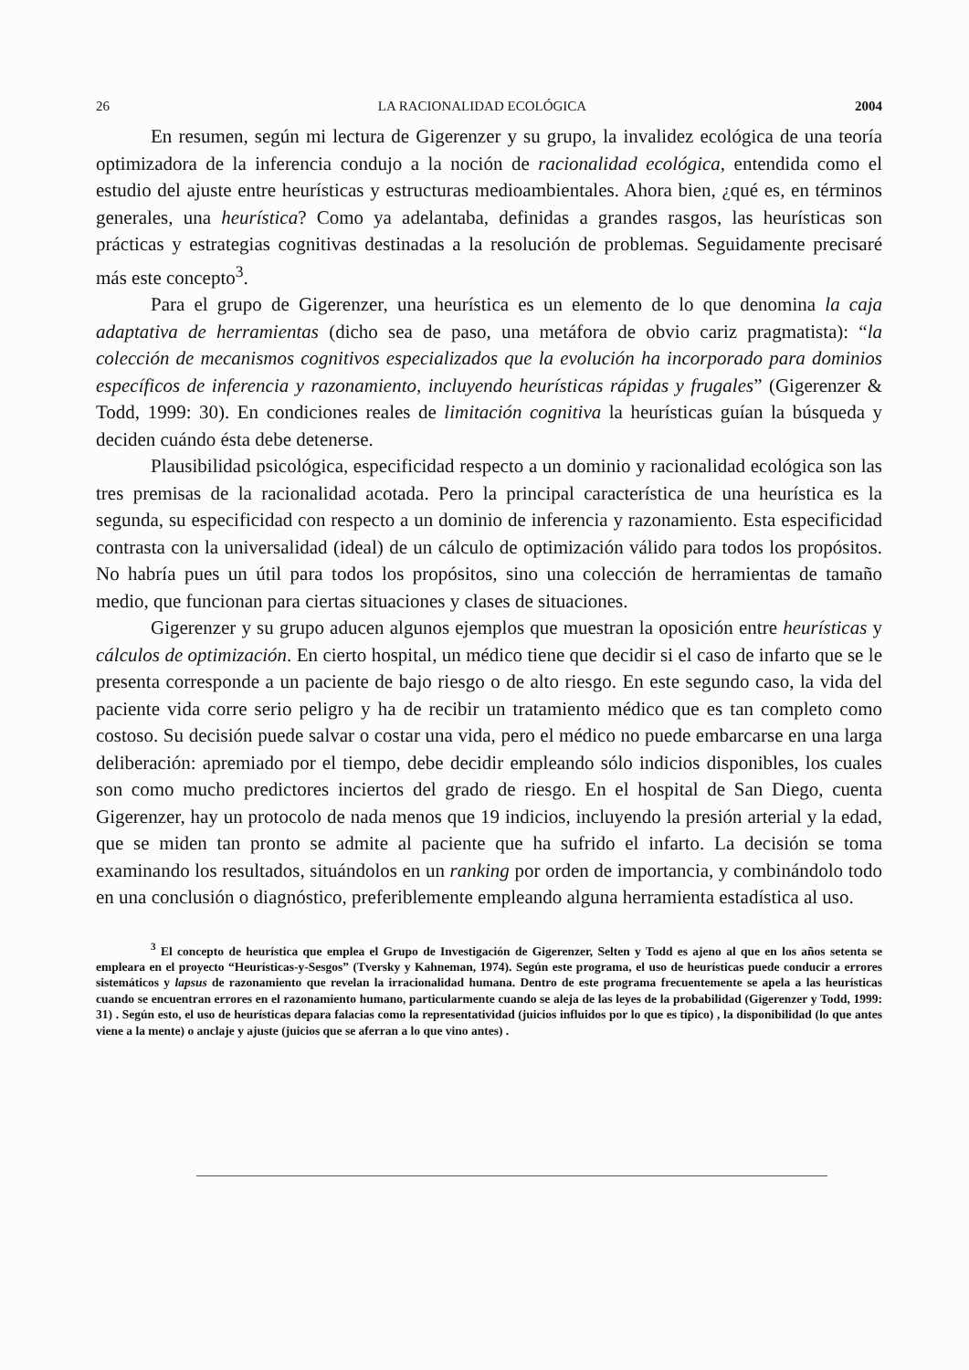26 LA RACIONALIDAD ECOLÓGICA 2004
En resumen, según mi lectura de Gigerenzer y su grupo, la invalidez ecológica de una teoría optimizadora de la inferencia condujo a la noción de racionalidad ecológica, entendida como el estudio del ajuste entre heurísticas y estructuras medioambientales. Ahora bien, ¿qué es, en términos generales, una heurística? Como ya adelantaba, definidas a grandes rasgos, las heurísticas son prácticas y estrategias cognitivas destinadas a la resolución de problemas. Seguidamente precisaré más este concepto<sup>3</sup>.
Para el grupo de Gigerenzer, una heurística es un elemento de lo que denomina la caja adaptativa de herramientas (dicho sea de paso, una metáfora de obvio cariz pragmatista): “la colección de mecanismos cognitivos especializados que la evolución ha incorporado para dominios específicos de inferencia y razonamiento, incluyendo heurísticas rápidas y frugales” (Gigerenzer & Todd, 1999: 30). En condiciones reales de limitación cognitiva la heurísticas guían la búsqueda y deciden cuándo ésta debe detenerse.
Plausibilidad psicológica, especificidad respecto a un dominio y racionalidad ecológica son las tres premisas de la racionalidad acotada. Pero la principal característica de una heurística es la segunda, su especificidad con respecto a un dominio de inferencia y razonamiento. Esta especificidad contrasta con la universalidad (ideal) de un cálculo de optimización válido para todos los propósitos. No habría pues un útil para todos los propósitos, sino una colección de herramientas de tamaño medio, que funcionan para ciertas situaciones y clases de situaciones.
Gigerenzer y su grupo aducen algunos ejemplos que muestran la oposición entre heurísticas y cálculos de optimización. En cierto hospital, un médico tiene que decidir si el caso de infarto que se le presenta corresponde a un paciente de bajo riesgo o de alto riesgo. En este segundo caso, la vida del paciente vida corre serio peligro y ha de recibir un tratamiento médico que es tan completo como costoso. Su decisión puede salvar o costar una vida, pero el médico no puede embarcarse en una larga deliberación: apremiado por el tiempo, debe decidir empleando sólo indicios disponibles, los cuales son como mucho predictores inciertos del grado de riesgo. En el hospital de San Diego, cuenta Gigerenzer, hay un protocolo de nada menos que 19 indicios, incluyendo la presión arterial y la edad, que se miden tan pronto se admite al paciente que ha sufrido el infarto. La decisión se toma examinando los resultados, situándolos en un ranking por orden de importancia, y combinándolo todo en una conclusión o diagnóstico, preferiblemente empleando alguna herramienta estadística al uso.
<sup>3</sup> El concepto de heurística que emplea el Grupo de Investigación de Gigerenzer, Selten y Todd es ajeno al que en los años setenta se empleara en el proyecto “Heurísticas-y-Sesgos” (Tversky y Kahneman, 1974). Según este programa, el uso de heurísticas puede conducir a errores sistemáticos y lapsus de razonamiento que revelan la irracionalidad humana. Dentro de este programa frecuentemente se apela a las heurísticas cuando se encuentran errores en el razonamiento humano, particularmente cuando se aleja de las leyes de la probabilidad (Gigerenzer y Todd, 1999: 31) . Según esto, el uso de heurísticas depara falacias como la representatividad (juicios influidos por lo que es típico) , la disponibilidad (lo que antes viene a la mente) o anclaje y ajuste (juicios que se aferran a lo que vino antes) .